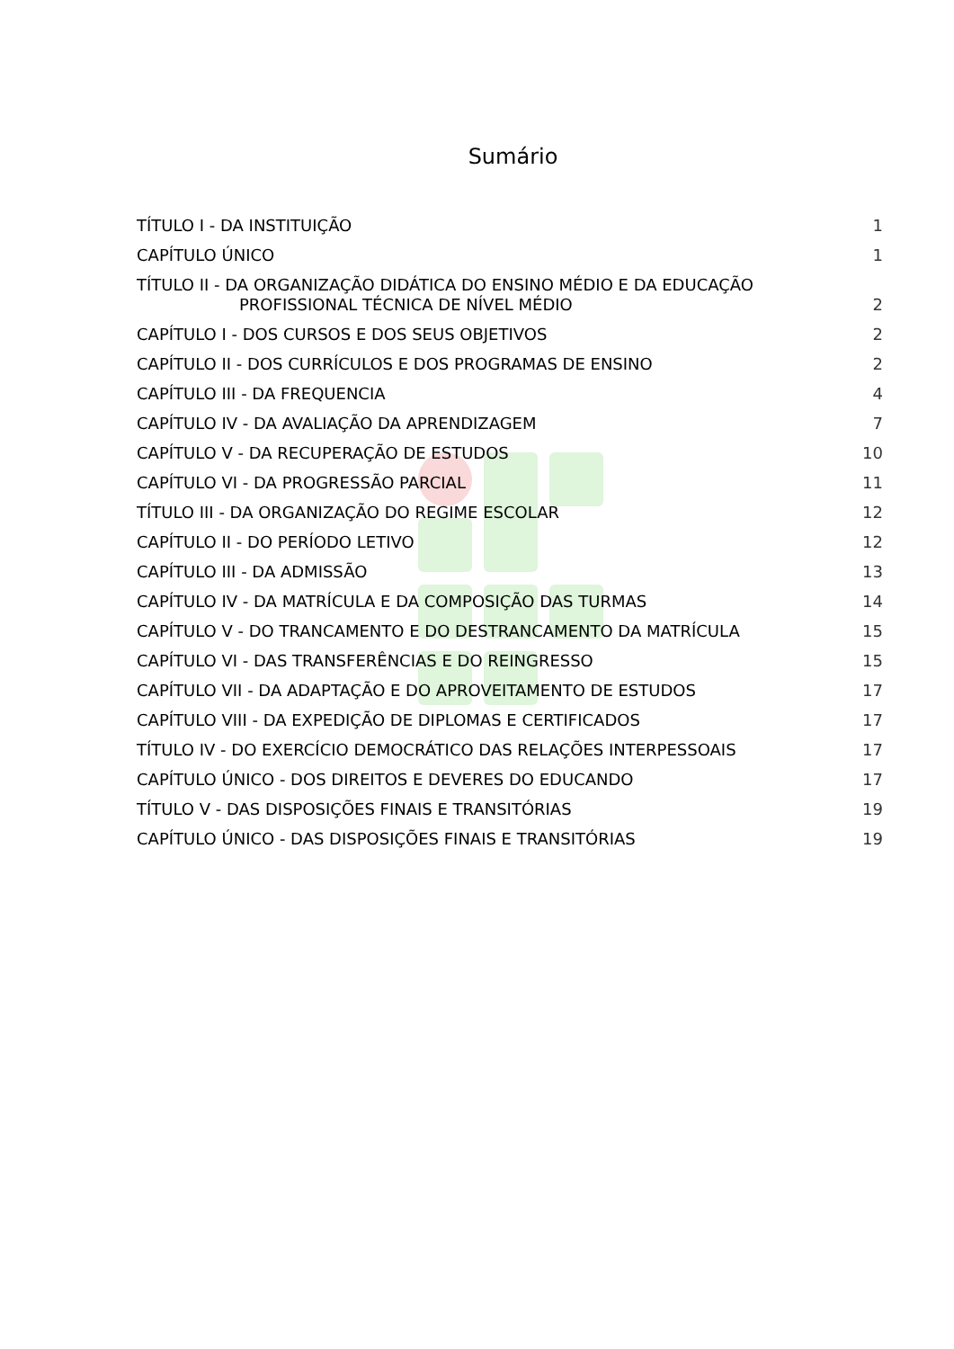Sumário
TÍTULO I - DA INSTITUIÇÃO 1
CAPÍTULO ÚNICO 1
TÍTULO II - DA ORGANIZAÇÃO DIDÁTICA DO ENSINO MÉDIO E DA EDUCAÇÃO
PROFISSIONAL TÉCNICA DE NÍVEL MÉDIO 2
CAPÍTULO I - DOS CURSOS E DOS SEUS OBJETIVOS 2
CAPÍTULO II - DOS CURRÍCULOS E DOS PROGRAMAS DE ENSINO 2
CAPÍTULO III - DA FREQUENCIA 4
CAPÍTULO IV - DA AVALIAÇÃO DA APRENDIZAGEM 7
CAPÍTULO V - DA RECUPERAÇÃO DE ESTUDOS 10
CAPÍTULO VI - DA PROGRESSÃO PARCIAL 11
TÍTULO III - DA ORGANIZAÇÃO DO REGIME ESCOLAR 12
CAPÍTULO II - DO PERÍODO LETIVO 12
CAPÍTULO III - DA ADMISSÃO 13
CAPÍTULO IV - DA MATRÍCULA E DA COMPOSIÇÃO DAS TURMAS 14
CAPÍTULO V - DO TRANCAMENTO E DO DESTRANCAMENTO DA MATRÍCULA 15
CAPÍTULO VI - DAS TRANSFERÊNCIAS E DO REINGRESSO 15
CAPÍTULO VII - DA ADAPTAÇÃO E DO APROVEITAMENTO DE ESTUDOS 17
CAPÍTULO VIII - DA EXPEDIÇÃO DE DIPLOMAS E CERTIFICADOS 17
TÍTULO IV - DO EXERCÍCIO DEMOCRÁTICO DAS RELAÇÕES INTERPESSOAIS 17
CAPÍTULO ÚNICO - DOS DIREITOS E DEVERES DO EDUCANDO 17
TÍTULO V - DAS DISPOSIÇÕES FINAIS E TRANSITÓRIAS 19
CAPÍTULO ÚNICO - DAS DISPOSIÇÕES FINAIS E TRANSITÓRIAS 19